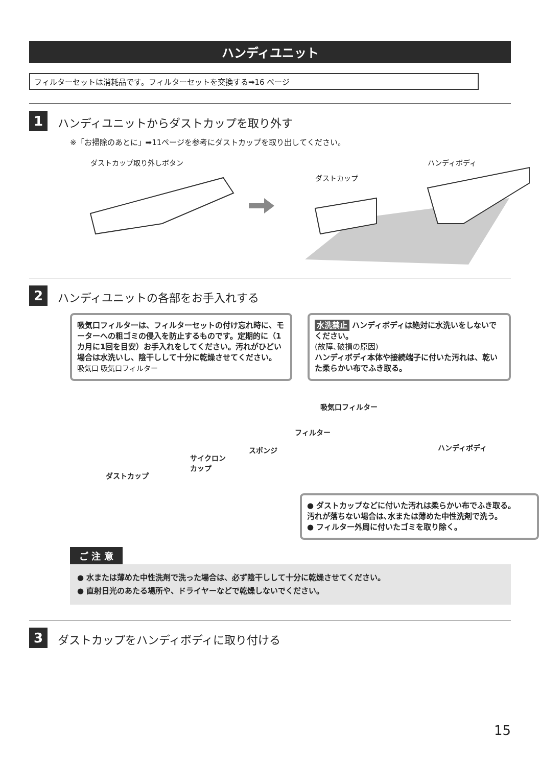ハンディユニット
フィルターセットは消耗品です。フィルターセットを交換する➡16 ページ
1
ハンディユニットからダストカップを取り外す
※「お掃除のあとに」➡11ページを参考にダストカップを取り出してください。
ダストカップ取り外しボタン
ダストカップ
ハンディボディ
2
ハンディユニットの各部をお手入れする
吸気口フィルターは、フィルターセットの付け忘れ時に、モーターへの粗ゴミの侵入を防止するものです。定期的に（1カ月に1回を目安）お手入れをしてください。汚れがひどい場合は水洗いし、陰干しして十分に乾燥させてください。
吸気口 吸気口フィルター
水洗禁止 ハンディボディは絶対に水洗いをしないでください。
(故障､破損の原因)
ハンディボディ本体や接続端子に付いた汚れは、乾いた柔らかい布でふき取る。
吸気口フィルター
フィルター
スポンジ
サイクロン
カップ
ダストカップ
ハンディボディ
● ダストカップなどに付いた汚れは柔らかい布でふき取る。
汚れが落ちない場合は､水または薄めた中性洗剤で洗う。
● フィルター外周に付いたゴミを取り除く。
ご 注 意
● 水または薄めた中性洗剤で洗った場合は、必ず陰干しして十分に乾燥させてください。
● 直射日光のあたる場所や、ドライヤーなどで乾燥しないでください。
3
ダストカップをハンディボディに取り付ける
15